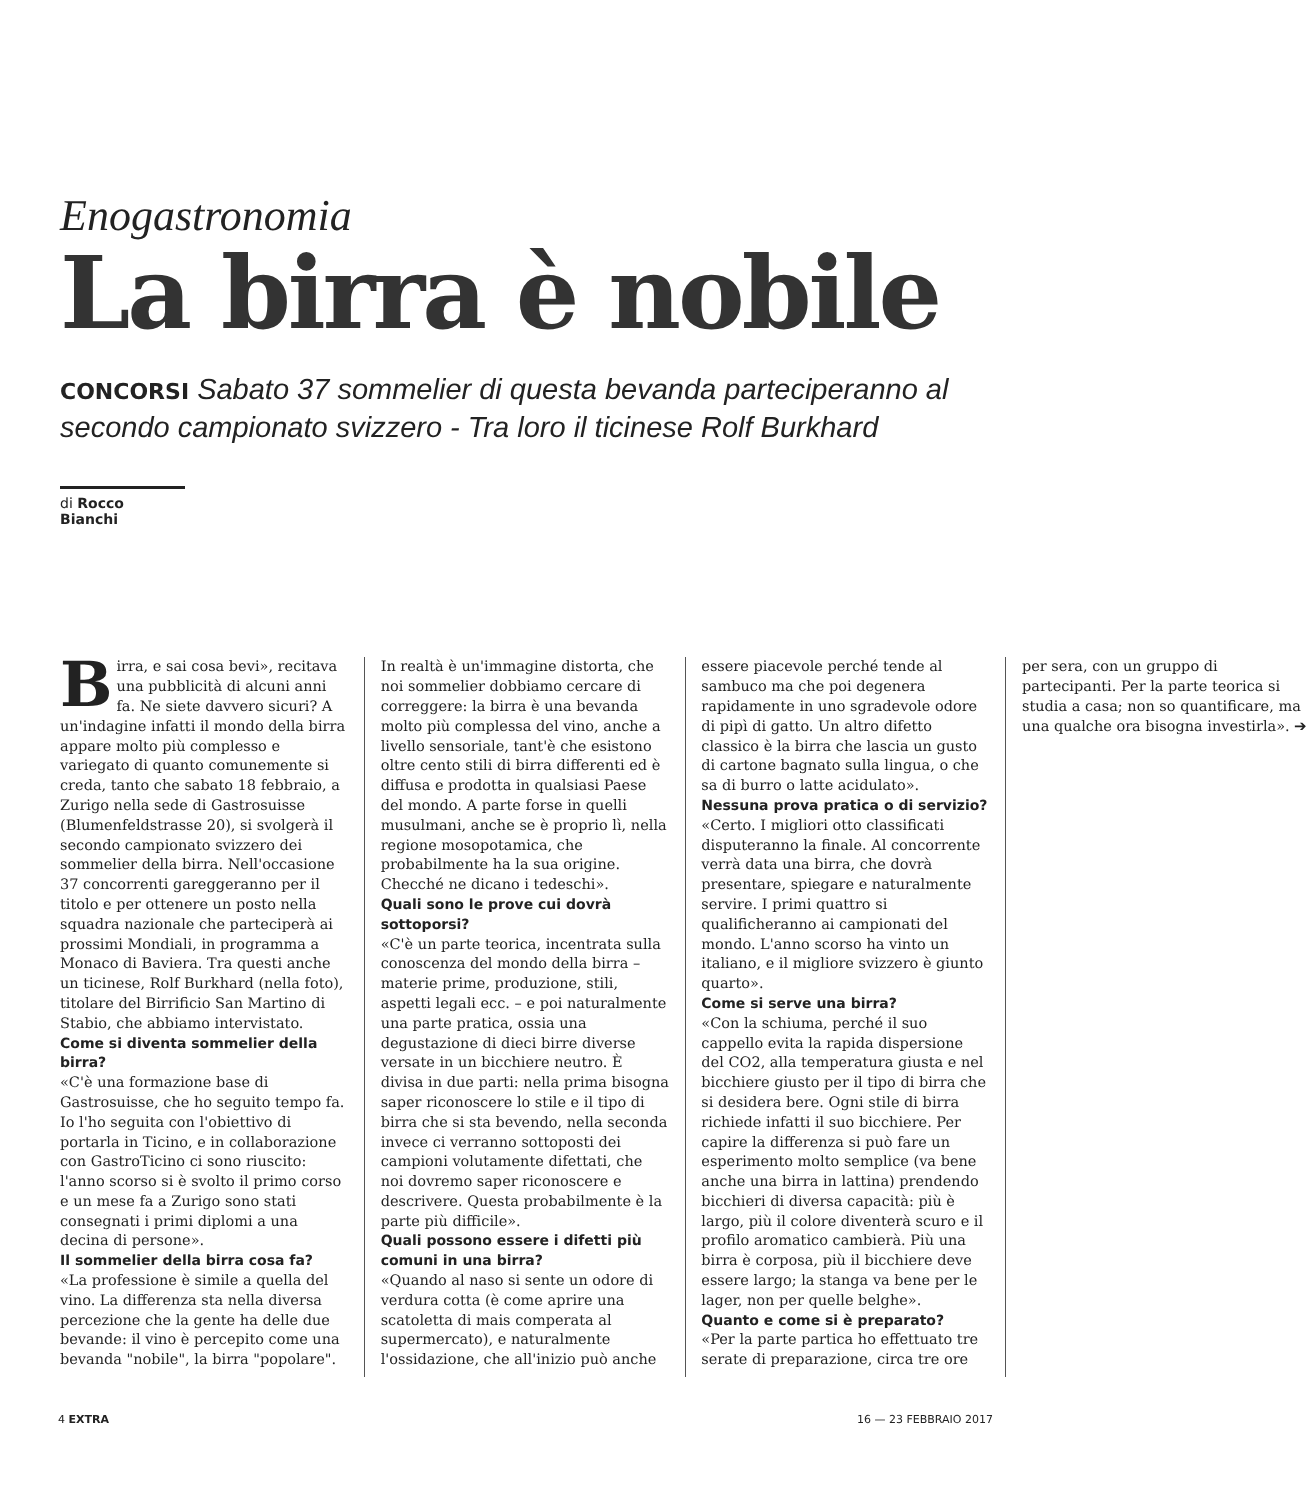Enogastronomia
La birra è nobile
CONCORSI Sabato 37 sommelier di questa bevanda parteciperanno al secondo campionato svizzero - Tra loro il ticinese Rolf Burkhard
di Rocco Bianchi
Birra, e sai cosa bevi», recitava una pubblicità di alcuni anni fa. Ne siete davvero sicuri? A un'indagine infatti il mondo della birra appare molto più complesso e variegato di quanto comunemente si creda, tanto che sabato 18 febbraio, a Zurigo nella sede di Gastrosuisse (Blumenfeldstrasse 20), si svolgerà il secondo campionato svizzero dei sommelier della birra. Nell'occasione 37 concorrenti gareggeranno per il titolo e per ottenere un posto nella squadra nazionale che parteciperà ai prossimi Mondiali, in programma a Monaco di Baviera. Tra questi anche un ticinese, Rolf Burkhard (nella foto), titolare del Birrificio San Martino di Stabio, che abbiamo intervistato.
Come si diventa sommelier della birra?
«C'è una formazione base di Gastrosuisse, che ho seguito tempo fa. Io l'ho seguita con l'obiettivo di portarla in Ticino, e in collaborazione con GastroTicino ci sono riuscito: l'anno scorso si è svolto il primo corso e un mese fa a Zurigo sono stati consegnati i primi diplomi a una decina di persone».
Il sommelier della birra cosa fa?
«La professione è simile a quella del vino. La differenza sta nella diversa percezione che la gente ha delle due bevande: il vino è percepito come una bevanda "nobile", la birra "popolare". In realtà è un'immagine distorta, che noi sommelier dobbiamo cercare di correggere: la birra è una bevanda molto più complessa del vino, anche a livello sensoriale, tant'è che esistono oltre cento stili di birra differenti ed è diffusa e prodotta in qualsiasi Paese del mondo. A parte forse in quelli musulmani, anche se è proprio lì, nella regione mosopotamica, che probabilmente ha la sua origine. Checché ne dicano i tedeschi».
Quali sono le prove cui dovrà sottoporsi?
«C'è un parte teorica, incentrata sulla conoscenza del mondo della birra – materie prime, produzione, stili, aspetti legali ecc. – e poi naturalmente una parte pratica, ossia una degustazione di dieci birre diverse versate in un bicchiere neutro. È divisa in due parti: nella prima bisogna saper riconoscere lo stile e il tipo di birra che si sta bevendo, nella seconda invece ci verranno sottoposti dei campioni volutamente difettati, che noi dovremo saper riconoscere e descrivere. Questa probabilmente è la parte più difficile».
Quali possono essere i difetti più comuni in una birra?
«Quando al naso si sente un odore di verdura cotta (è come aprire una scatoletta di mais comperata al supermercato), e naturalmente l'ossidazione, che all'inizio può anche essere piacevole perché tende al sambuco ma che poi degenera rapidamente in uno sgradevole odore di pipì di gatto. Un altro difetto classico è la birra che lascia un gusto di cartone bagnato sulla lingua, o che sa di burro o latte acidulato».
Nessuna prova pratica o di servizio?
«Certo. I migliori otto classificati disputeranno la finale. Al concorrente verrà data una birra, che dovrà presentare, spiegare e naturalmente servire. I primi quattro si qualificheranno ai campionati del mondo. L'anno scorso ha vinto un italiano, e il migliore svizzero è giunto quarto».
Come si serve una birra?
«Con la schiuma, perché il suo cappello evita la rapida dispersione del CO2, alla temperatura giusta e nel bicchiere giusto per il tipo di birra che si desidera bere. Ogni stile di birra richiede infatti il suo bicchiere. Per capire la differenza si può fare un esperimento molto semplice (va bene anche una birra in lattina) prendendo bicchieri di diversa capacità: più è largo, più il colore diventerà scuro e il profilo aromatico cambierà. Più una birra è corposa, più il bicchiere deve essere largo; la stanga va bene per le lager, non per quelle belghe».
Quanto e come si è preparato?
«Per la parte partica ho effettuato tre serate di preparazione, circa tre ore per sera, con un gruppo di partecipanti. Per la parte teorica si studia a casa; non so quantificare, ma una qualche ora bisogna investirla». ➔
4 EXTRA 16 — 23 FEBBRAIO 2017